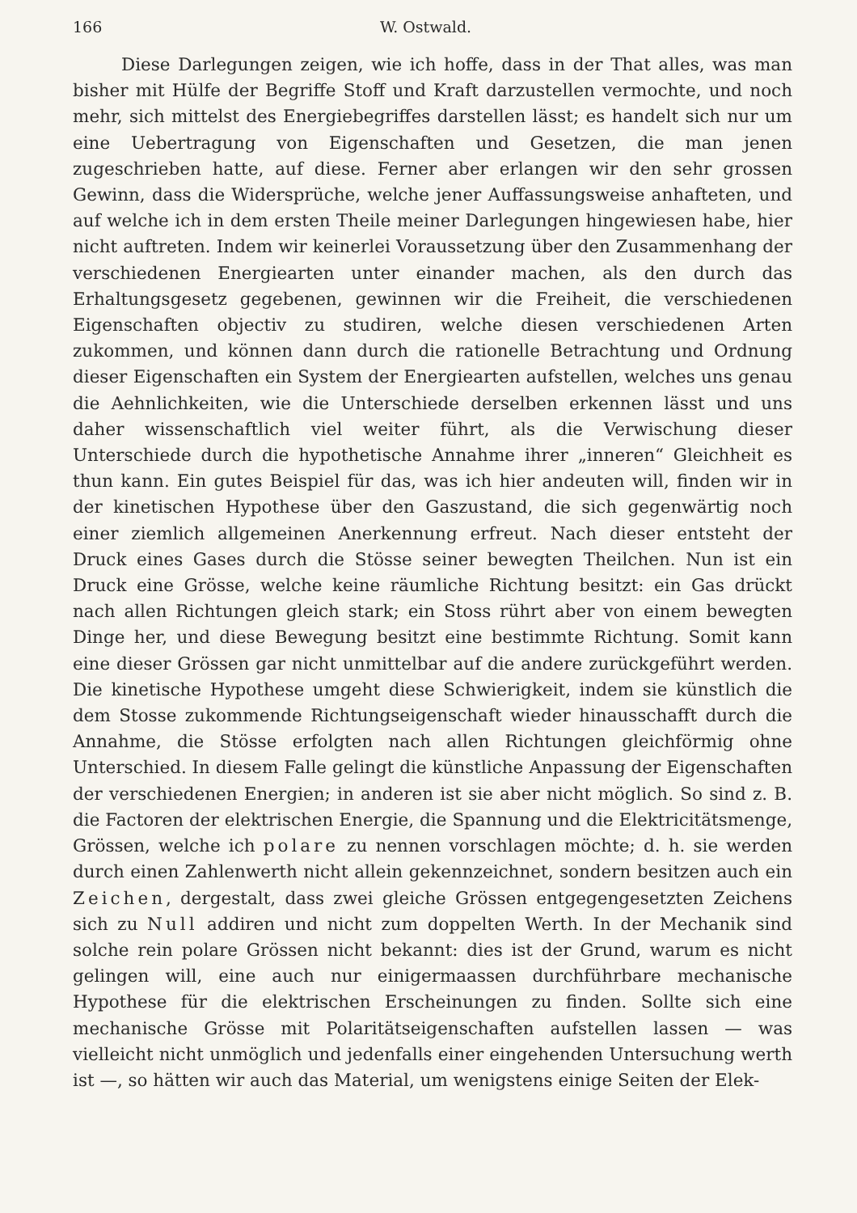166 W. Ostwald.
Diese Darlegungen zeigen, wie ich hoffe, dass in der That alles, was man bisher mit Hülfe der Begriffe Stoff und Kraft darzustellen vermochte, und noch mehr, sich mittelst des Energiebegriffes darstellen lässt; es handelt sich nur um eine Uebertragung von Eigenschaften und Gesetzen, die man jenen zugeschrieben hatte, auf diese. Ferner aber erlangen wir den sehr grossen Gewinn, dass die Widersprüche, welche jener Auffassungsweise anhafteten, und auf welche ich in dem ersten Theile meiner Darlegungen hingewiesen habe, hier nicht auftreten. Indem wir keinerlei Voraussetzung über den Zusammenhang der verschiedenen Energiearten unter einander machen, als den durch das Erhaltungsgesetz gegebenen, gewinnen wir die Freiheit, die verschiedenen Eigenschaften objectiv zu studiren, welche diesen verschiedenen Arten zukommen, und können dann durch die rationelle Betrachtung und Ordnung dieser Eigenschaften ein System der Energiearten aufstellen, welches uns genau die Aehnlichkeiten, wie die Unterschiede derselben erkennen lässt und uns daher wissenschaftlich viel weiter führt, als die Verwischung dieser Unterschiede durch die hypothetische Annahme ihrer „inneren“ Gleichheit es thun kann. Ein gutes Beispiel für das, was ich hier andeuten will, finden wir in der kinetischen Hypothese über den Gaszustand, die sich gegenwärtig noch einer ziemlich allgemeinen Anerkennung erfreut. Nach dieser entsteht der Druck eines Gases durch die Stösse seiner bewegten Theilchen. Nun ist ein Druck eine Grösse, welche keine räumliche Richtung besitzt: ein Gas drückt nach allen Richtungen gleich stark; ein Stoss rührt aber von einem bewegten Dinge her, und diese Bewegung besitzt eine bestimmte Richtung. Somit kann eine dieser Grössen gar nicht unmittelbar auf die andere zurückgeführt werden. Die kinetische Hypothese umgeht diese Schwierigkeit, indem sie künstlich die dem Stosse zukommende Richtungseigenschaft wieder hinausschafft durch die Annahme, die Stösse erfolgten nach allen Richtungen gleichförmig ohne Unterschied. In diesem Falle gelingt die künstliche Anpassung der Eigenschaften der verschiedenen Energien; in anderen ist sie aber nicht möglich. So sind z. B. die Factoren der elektrischen Energie, die Spannung und die Elektricitätsmenge, Grössen, welche ich polare zu nennen vorschlagen möchte; d. h. sie werden durch einen Zahlenwerth nicht allein gekennzeichnet, sondern besitzen auch ein Zeichen, dergestalt, dass zwei gleiche Grössen entgegengesetzten Zeichens sich zu Null addiren und nicht zum doppelten Werth. In der Mechanik sind solche rein polare Grössen nicht bekannt: dies ist der Grund, warum es nicht gelingen will, eine auch nur einigermaassen durchführbare mechanische Hypothese für die elektrischen Erscheinungen zu finden. Sollte sich eine mechanische Grösse mit Polaritätseigenschaften aufstellen lassen — was vielleicht nicht unmöglich und jedenfalls einer eingehenden Untersuchung werth ist —, so hätten wir auch das Material, um wenigstens einige Seiten der Elek-